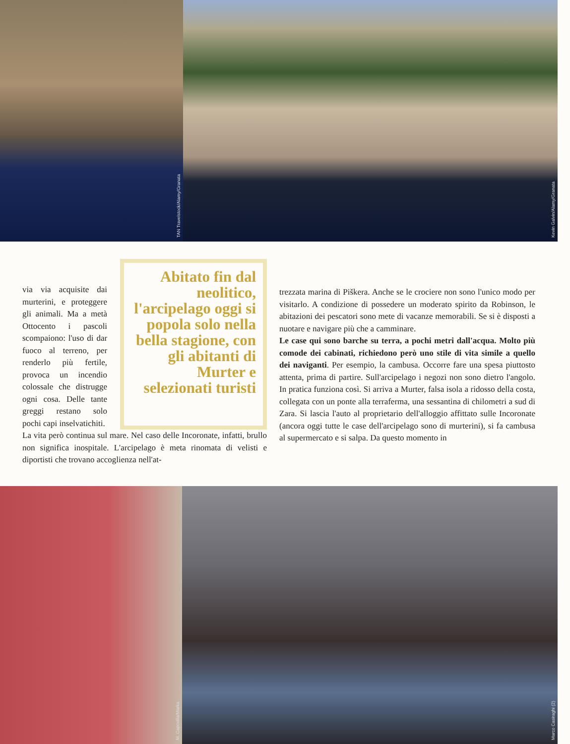TAN Travelstock/Alamy/Granata
Kevin Galvin/Alamy/Granata
via via acquisite dai murterini, e protegge­re gli animali. Ma a metà Ottocento i pa­scoli scompaiono: l'uso di dar fuoco al terreno, per renderlo più fertile, provoca un incendio colossale che distrugge ogni cosa. Delle tante greggi re­stano solo pochi capi inselvatichiti.
Abitato fin dal neolitico, l'arcipelago oggi si popola solo nella bella stagione, con gli abitanti di Murter e selezionati turisti
La vita però continua sul mare. Nel caso delle Incoronate, in­fatti, brullo non significa inospitale. L'arcipelago è meta ri­nomata di velisti e diportisti che trovano accoglienza nell'at-
trezzata marina di Piškera. Anche se le crociere non sono l'unico modo per visitarlo. A condizione di possedere un moderato spirito da Robinson, le abitazioni dei pescatori sono mete di vacanze memorabili. Se si è disposti a nuotare e navigare più che a camminare.
Le case qui sono barche su terra, a pochi metri dall'acqua. Molto più comode dei cabinati, richiedono però uno sti­le di vita simile a quello dei naviganti. Per esempio, la cambusa. Occorre fare una spesa piuttosto attenta, prima di partire. Sull'arcipelago i negozi non sono dietro l'angolo. In pratica funziona così. Si arriva a Murter, falsa isola a ri­dosso della costa, collegata con un ponte alla terraferma, una sessantina di chilometri a sud di Zara. Si lascia l'auto al proprietario dell'alloggio affittato sulle Incoronate (anco­ra oggi tutte le case dell'arcipelago sono di murterini), si fa cambusa al supermercato e si salpa. Da questo momento in
M. Capovilla/Marka
Marco Casiraghi (2)